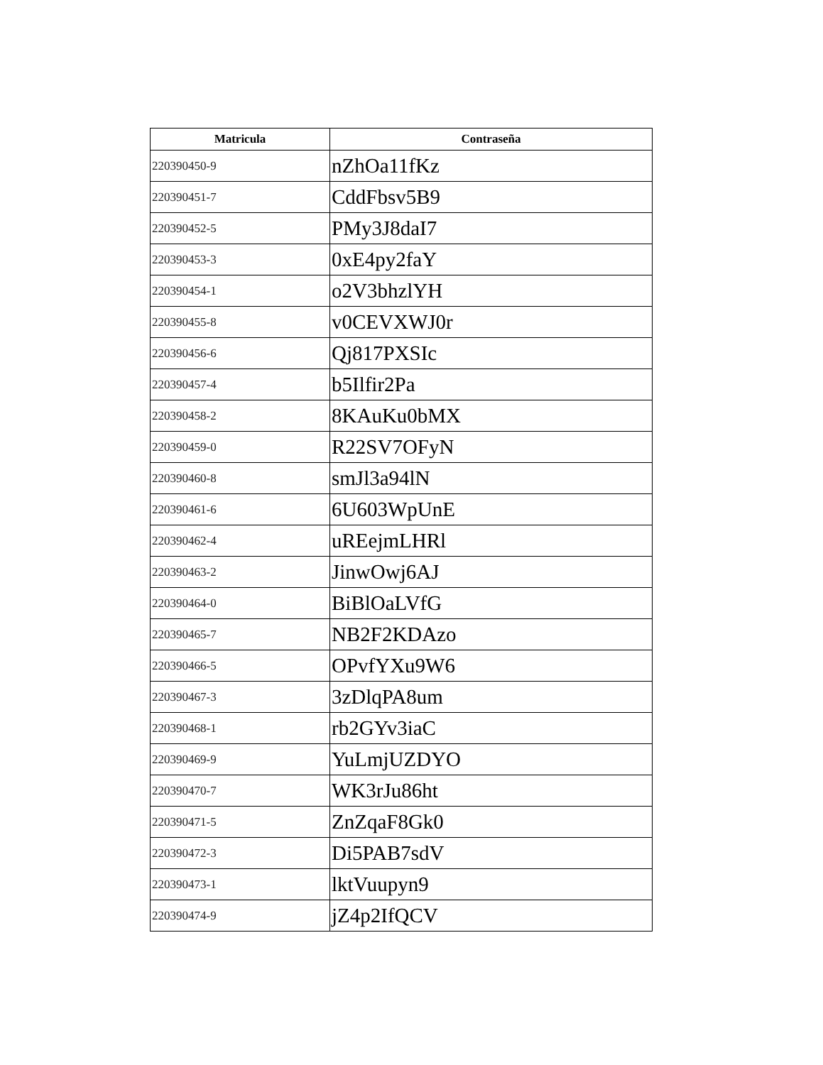| Matricula | Contraseña |
| --- | --- |
| 220390450-9 | nZhOa11fKz |
| 220390451-7 | CddFbsv5B9 |
| 220390452-5 | PMy3J8daI7 |
| 220390453-3 | 0xE4py2faY |
| 220390454-1 | o2V3bhzlYH |
| 220390455-8 | v0CEVXWJ0r |
| 220390456-6 | Qj817PXSIc |
| 220390457-4 | b5Ilfir2Pa |
| 220390458-2 | 8KAuKu0bMX |
| 220390459-0 | R22SV7OFyN |
| 220390460-8 | smJl3a94lN |
| 220390461-6 | 6U603WpUnE |
| 220390462-4 | uREejmLHRl |
| 220390463-2 | JinwOwj6AJ |
| 220390464-0 | BiBlOaLVfG |
| 220390465-7 | NB2F2KDAzo |
| 220390466-5 | OPvfYXu9W6 |
| 220390467-3 | 3zDlqPA8um |
| 220390468-1 | rb2GYv3iaC |
| 220390469-9 | YuLmjUZDYO |
| 220390470-7 | WK3rJu86ht |
| 220390471-5 | ZnZqaF8Gk0 |
| 220390472-3 | Di5PAB7sdV |
| 220390473-1 | lktVuupyn9 |
| 220390474-9 | jZ4p2IfQCV |